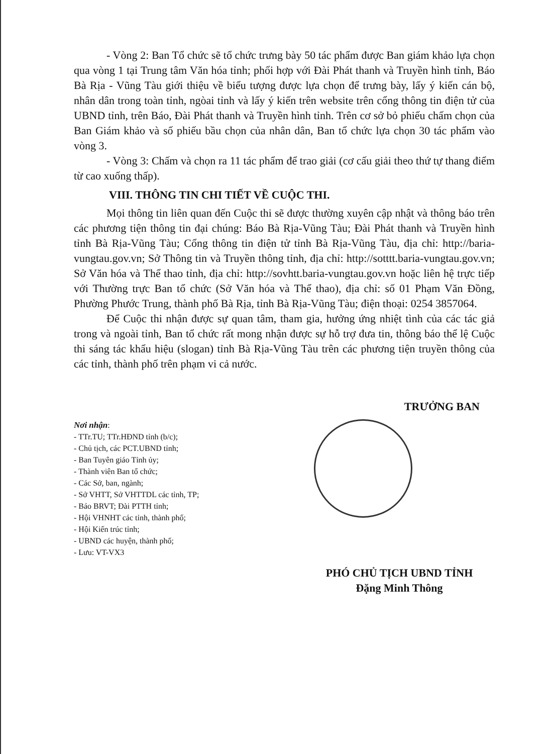- Vòng 2: Ban Tổ chức sẽ tổ chức trưng bày 50 tác phẩm được Ban giám khảo lựa chọn qua vòng 1 tại Trung tâm Văn hóa tỉnh; phối hợp với Đài Phát thanh và Truyền hình tỉnh, Báo Bà Rịa - Vũng Tàu giới thiệu về biểu tượng được lựa chọn để trưng bày, lấy ý kiến cán bộ, nhân dân trong toàn tỉnh, ngòai tỉnh và lấy ý kiến trên website trên cổng thông tin điện tử của UBND tỉnh, trên Báo, Đài Phát thanh và Truyền hình tỉnh. Trên cơ sở bỏ phiếu chấm chọn của Ban Giám khảo và số phiếu bầu chọn của nhân dân, Ban tổ chức lựa chọn 30 tác phẩm vào vòng 3.
- Vòng 3: Chấm và chọn ra 11 tác phẩm để trao giải (cơ cấu giải theo thứ tự thang điểm từ cao xuống thấp).
VIII. THÔNG TIN CHI TIẾT VỀ CUỘC THI.
Mọi thông tin liên quan đến Cuộc thi sẽ được thường xuyên cập nhật và thông báo trên các phương tiện thông tin đại chúng: Báo Bà Rịa-Vũng Tàu; Đài Phát thanh và Truyền hình tỉnh Bà Rịa-Vũng Tàu; Cổng thông tin điện tử tỉnh Bà Rịa-Vũng Tàu, địa chỉ: http://baria-vungtau.gov.vn; Sở Thông tin và Truyền thông tỉnh, địa chỉ: http://sotttt.baria-vungtau.gov.vn; Sở Văn hóa và Thể thao tỉnh, địa chỉ: http://sovhtt.baria-vungtau.gov.vn hoặc liên hệ trực tiếp với Thường trực Ban tổ chức (Sở Văn hóa và Thể thao), địa chỉ: số 01 Phạm Văn Đồng, Phường Phước Trung, thành phố Bà Rịa, tỉnh Bà Rịa-Vũng Tàu; điện thoại: 0254 3857064.
Để Cuộc thi nhận được sự quan tâm, tham gia, hưởng ứng nhiệt tình của các tác giả trong và ngoài tỉnh, Ban tổ chức rất mong nhận được sự hỗ trợ đưa tin, thông báo thể lệ Cuộc thi sáng tác khẩu hiệu (slogan) tỉnh Bà Rịa-Vũng Tàu trên các phương tiện truyền thông của các tỉnh, thành phố trên phạm vi cả nước.
Nơi nhận:
- TTr.TU; TTr.HĐND tỉnh (b/c);
- Chủ tịch, các PCT.UBND tỉnh;
- Ban Tuyên giáo Tỉnh ủy;
- Thành viên Ban tổ chức;
- Các Sở, ban, ngành;
- Sở VHTT, Sở VHTTDL các tỉnh, TP;
- Báo BRVT; Đài PTTH tỉnh;
- Hội VHNHT các tỉnh, thành phố;
- Hội Kiến trúc tỉnh;
- UBND các huyện, thành phố;
- Lưu: VT-VX3
TRƯỞNG BAN
PHÓ CHỦ TỊCH UBND TỈNH
Đặng Minh Thông